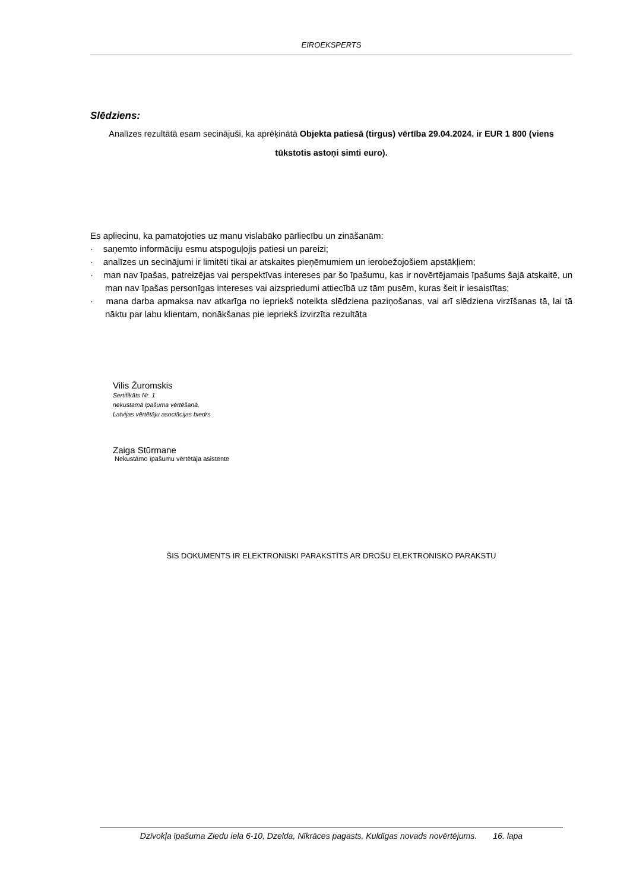EIROEKSPERTS
Slēdziens:
Analīzes rezultātā esam secinājuši, ka aprēķinātā Objekta patiesā (tirgus) vērtība 29.04.2024. ir EUR 1 800 (viens tūkstotis astoņi simti euro).
Es apliecinu, ka pamatojoties uz manu vislabāko pārliecību un zināšanām:
· saņemto informāciju esmu atspoguļojis patiesi un pareizi;
· analīzes un secinājumi ir limitēti tikai ar atskaites pieņēmumiem un ierobežojošiem apstākļiem;
· man nav īpašas, patreizējas vai perspektīvas intereses par šo īpašumu, kas ir novērtējamais īpašums šajā atskaitē, un man nav īpašas personīgas intereses vai aizspriedumi attiecībā uz tām pusēm, kuras šeit ir iesaistītas;
· mana darba apmaksa nav atkarīga no iepriekš noteikta slēdziena paziņošanas, vai arī slēdziena virzīšanas tā, lai tā nāktu par labu klientam, nonākšanas pie iepriekš izvirzīta rezultāta
Vilis Žuromskis
Sertifikāts Nr. 1
nekustamā īpašuma vērtēšanā,
Latvijas vērtētāju asociācijas biedrs
Zaiga Stūrmane
Nekustāmo īpašumu vērtētāja asistente
ŠIS DOKUMENTS IR ELEKTRONISKI PARAKSTĪTS AR DROŠU ELEKTRONISKO PARAKSTU
Dzīvokļa īpašuma Ziedu iela 6-10, Dzelda, Nīkrāces pagasts, Kuldīgas novads novērtējums. 16. lapa